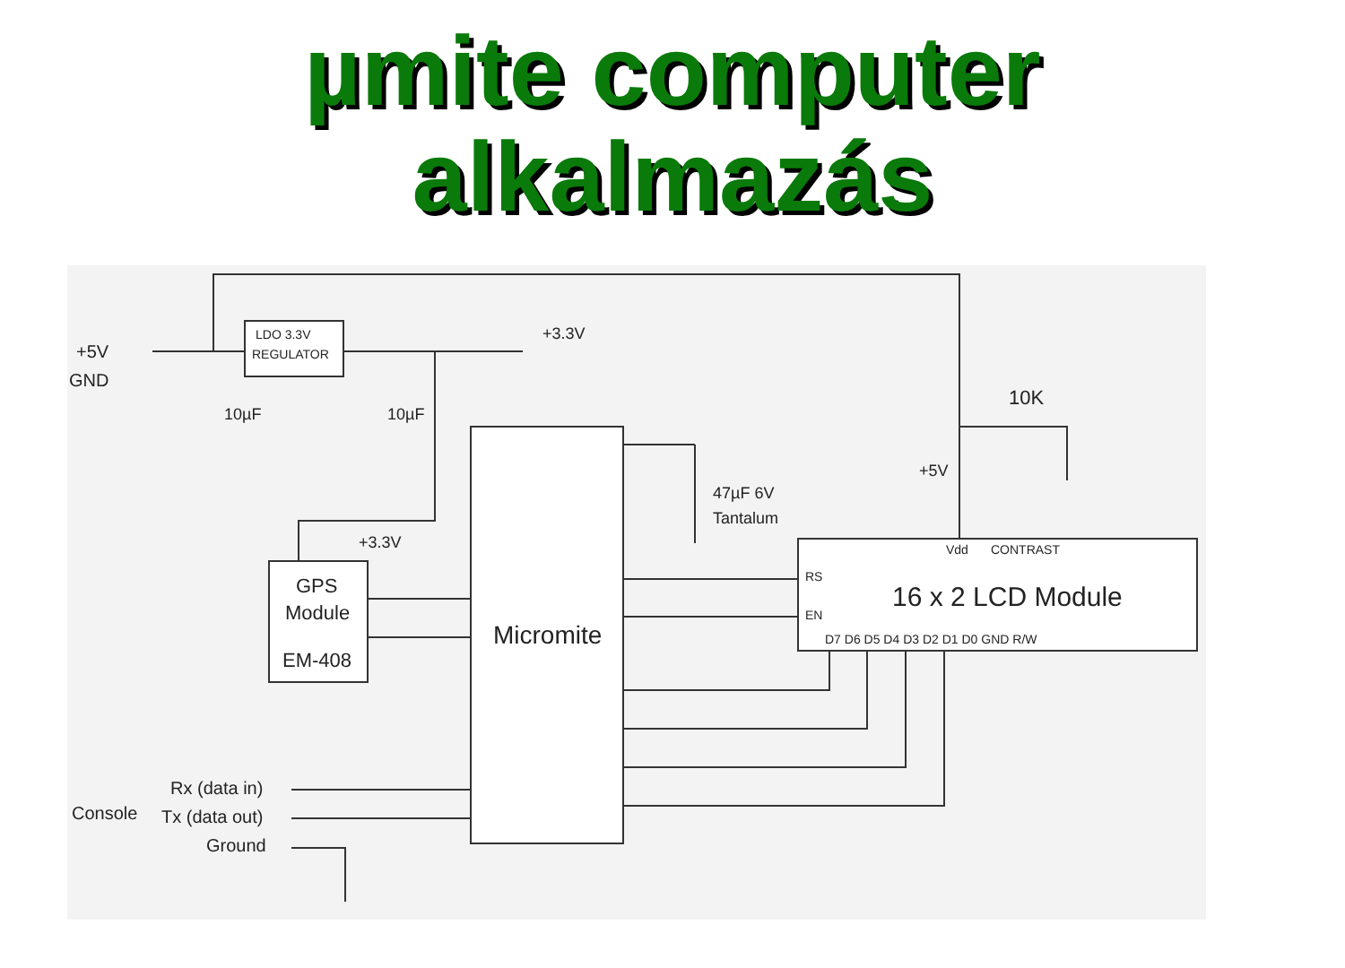µmite computer
alkalmazás
LDO 3.3V
REGULATOR
+5V
GND
10µF
10µF
+3.3V
+3.3V
GPS
Module
EM-408
Micromite
47µF 6V
Tantalum
16 x 2 LCD Module
Vdd
CONTRAST
RS
EN
D7 D6 D5 D4 D3 D2 D1 D0 GND R/W
10K
+5V
Console
Rx (data in)
Tx (data out)
Ground